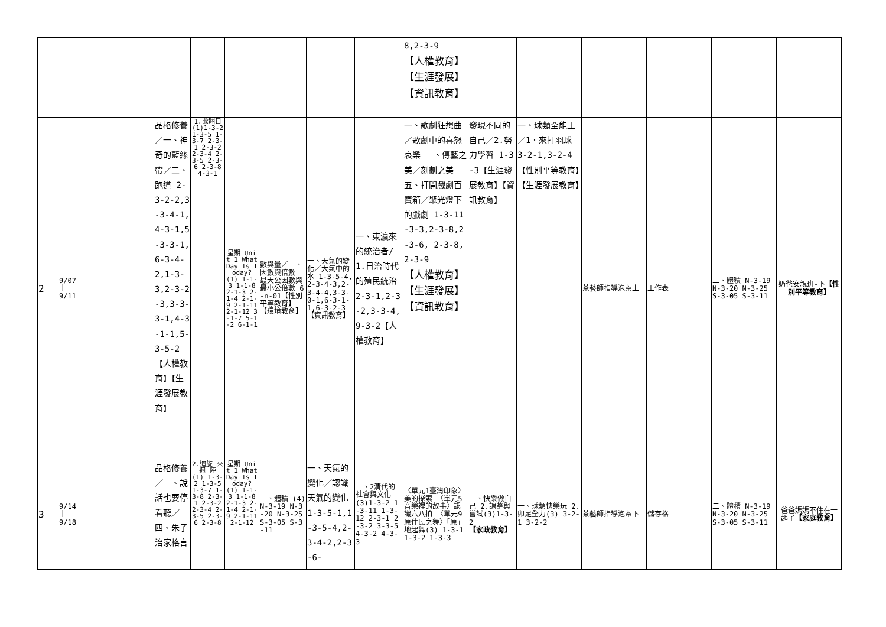| | | | | | | | | | 8,2-3-9 【人權教育】【生涯發展】【資訊教育】 | | | | | | |
| 2 | 9/07 ｜ 9/11 | | 品格修養／一、神奇的藍絲帶／二、跑道 2-3-2-2,3-3-4-1,4-3-1,5-3-3-1,6-3-4-2,1-3-3,2-3-2-3,3-3-3-1,4-3-1-1,5-3-5-2【人權教育】【生涯發展教育】 | 1.歌睏日 (1)1-3-2 1-3-5 1-3-7 2-3-1 2-3-2 2-3-4 2-3-5 2-3-6 2-3-8 4-3-1 | 星期 Unit 1 What Day Is Today? (1) 1-1-3 1-1-8 2-1-3 2-1-4 2-1-9 2-1-11 2-1-12 3-1-7 5-1-2 6-1-1 | 數與量／一、因數與倍數 最大公因數與最小公倍數 6-n-01【性別平等教育】【環境教育】 | 一、天氣的變化／大氣中的水 1-3-5-4,2-3-4-3,2-3-4-4,3-3-0-1,6-3-1-1,6-3-2-3【資訊教育】 | 一、東瀛來的統治者/1.日治時代的殖民統治 2-3-1,2-3-2,3-3-4,9-3-2【人權教育】 | 一、歌劇狂想曲／歌劇中的喜怒哀樂 三、傳藝之美／刻劃之美 五、打開戲劇百寶箱／聚光燈下的戲劇 1-3-11-3-3,2-3-8,2-3-6, 2-3-8,2-3-9 【人權教育】【生涯發展】【資訊教育】 | 發現不同的自己／2.努力學習 1-3-3【生涯發展教育】【資訊教育】 | 一、球類全能王／1．來打羽球 3-2-1,3-2-4【性別平等教育】【生涯發展教育】 | 茶藝師指導泡茶上 | 工作表 | 二、體積 N-3-19 N-3-20 N-3-25 S-3-05 S-3-11 | 奶爸安親班-下 【性別平等教育】 |
| 3 | 9/14 ｜ 9/18 | | 品格修養／三、說話也要停看聽／四、朱子治家格言 | 2.迴旋 來迴 陣 (1) 1-3-2 1-3-5 1-3-7 1-3-8 2-3-1 2-3-2 2-3-4 2-3-5 2-3-6 2-3-8 | 星期 Unit 1 What Day Is Today? (1) 1-1-3 1-1-8 2-1-3 2-1-4 2-1-9 2-1-11 2-1-12 | 二、體積 (4)N-3-19 N-3-20 N-3-25 S-3-05 S-3-11 | 一、天氣的變化／認識天氣的變化 1-3-5-1,1-3-5-4,2-3-4-2,2-3-6- | 一、2清代的社會與文化(3)1-3-2 1-3-11 1-3-12 2-3-1 2-3-2 3-3-5 4-3-2 4-3-3 | 〈單元1臺灣印象〉美的探索 〈單元5音樂裡的故事〉認識六八拍 〈單元9原住民之舞〉「原」地起舞(3) 1-3-1 1-3-2 1-3-3 | 一、快樂做自己 2.調整與嘗試(3)1-3-2 【家政教育】 | 一、球類快樂玩 2.卯足全力(3) 3-2-1 3-2-2 | 茶藝師指導泡茶下 | 儲存格 | 二、體積 N-3-19 N-3-20 N-3-25 S-3-05 S-3-11 | 爸爸媽媽不住在一起了 【家庭教育】 |